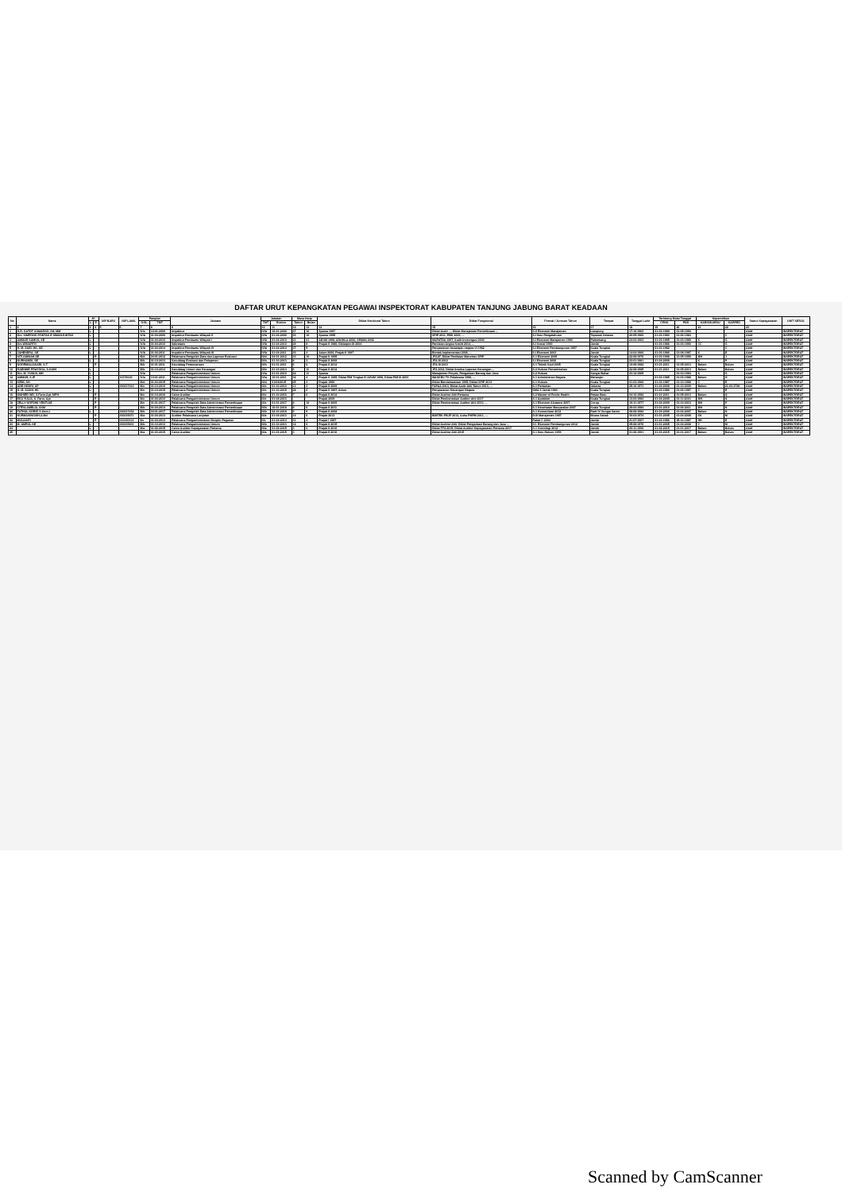DAFTAR URUT KEPANGKATAN PEGAWAI INSPEKTORAT KABUPATEN TANJUNG JABUNG BARAT KEADAAN
| No | Nama | JK | | NIP BARU | NIP LAMA | Pangkat | | Jabatan | Jabatan | | Masa Kerja | | Diklat Struktural Tahun | Diklat Fungsional | Formal / Jurusan Tahun | Tempat | Tanggal Lahir | Terhitung Mulai Tanggal | | Kepemilikan | | Status Kepegawaian | UNIT KERJA |
| --- | --- | --- | --- | --- | --- | --- | --- | --- | --- | --- | --- | --- | --- | --- | --- | --- | --- | --- | --- | --- | --- | --- | --- |
| | | L | P | | | GOL | TMT | | TMT | Eselon | Tahun | Bulan | | | | | | CPNS | PNS | KARIS/KARSU | KARPEG | | |
| 1 | 2 | 3 | 4 | 5 | 6 | 7 | 8 | 9 | 10 | 11 | 12 | 13 | 14 | 15 | 16 | 17 | 18 | 19 | 20 | 21 | 22 | 23 | |
| 1 | H.R. GATOT SUMARSO, SH, MM | L | | | | IV/c | 10-01-2000 | Inspektur | IV/b | 10-01-2000 | 27 | 10 | Spama 1997 | Diklat Audit ..., Diklat Manajemen Pemeriksaan ... | S.II Ekonomi Manajemen | Lampung | 17-10-1963 | 01-03-1989 | 01-05-1990 | | | Aktif | INSPEKTORAT |
| 2 | Drs. SIMPONG PONTAS E SIMANJUNTAK | L | | | | IV/b | 01-04-2000 | Inspektur Pembantu Wilayah II | IV/b | 01-04-2000 | 30 | 10 | Spama 1995 | SPIP 2011, PBK 2003, ... | S.I Ilmu Pengetahuan | Tapanuli Selatan | 20-05-1960 | 01-03-1983 | 01-06-1984 | | C | Aktif | INSPEKTORAT |
| 3 | AMMAR SAMUS, SE | L | | | | IV/b | 01-04-2010 | Inspektur Pembantu Wilayah I | IV/b | 01-04-2010 | 21 | 01 | ADUM 1998, ADUMLA 2000, SPAMA 2002 | MAPATDA 1997, Audit Investigasi 2000 | S.I Ekonomi Manajemen 1990 | Palembang | 24-04-1963 | 01-03-1985 | 01-03-1989 | K | G | Aktif | INSPEKTORAT |
| 4 | Drs.WINARTO | L | | | | IV/b | 01-04-2010 | Sekretaris | IV/b | 01-04-2010 | 29 | 8 | Prajab II 1986, Diklatpim III 2004 | Penilaian Angka Kredit 2014, ... | S.I Sosial 1990 | Jambi | | 01-03-1986 | 01-03-1990 | CC | G | Aktif | INSPEKTORAT |
| 5 | H. M. SAID. HS, SE | L | | | | IV/b | 01-04-2014 | Inspektur Pembantu Wilayah IV | IV/b | 01-04-2014 | 37 | 5 | | Pengawasan keuangan negara VI 1982 | S.I Ekonomi Pembangunan 1997 | Kuala Tungkal | | 01-01-1982 | | | C | Aktif | INSPEKTORAT |
| 6 | JAHENDRA, SE | L | | | | IV/b | 01-04-2011 | Inspektur Pembantu Wilayah III | IV/b | 01-04-2011 | 30 | 4 | Adum 2000, Prajab II 1987 | Bimtek Implementasi 2006, ... | S.I Ekonomi 2003 | Jambi | 14-04-1960 | 01-03-1986 | 01-08-1987 | K | E | Aktif | INSPEKTORAT |
| 7 | SITI AMINAH,SE | | P | | | III/d | 04-01-2012 | Pelaksana Pengolah Data dan Laporan Evaluasi | III/d | 04-01-2012 | 10 | 10 | Prajab II 1995 | JFAAT, Diklat Penilaian Maturitas SPIP | S.1 Ekonomi 2005 | Kuala Tungkal | 22-08-1970 | 01-03-1998 | 31-05-1999 | MH | J | Aktif | INSPEKTORAT |
| 8 | NURHAMDI, SE | L | | | - | III/b | 01-10-2013 | Kasubbag Evaluasi dan Pelaporan | III/b | 01-10-2013 | 8 | 3 | Prajab II 2009 | JFA-III 2012 | S.I Ekonomi 2006 | Kuala Tungkal | 23-01-1981 | 01-04-2009 | | K | P | Aktif | INSPEKTORAT |
| 9 | NOORMALIASARI, S.T | | P | | - | III/b | 01-01-2011 | Kasubbag Perencanaan | III/b | 01-01-2011 | 6 | 6 | Prajab II 2012 | JFA-III 2013 | S.1 Teknik Sipil 2005 | Kuala Tungkal | 10-08-1982 | 01-01-2011 | 01-05-2013 | Belum | Belum | Aktif | INSPEKTORAT |
| 10 | RAENHIE PRAYOGA, S.H,MH | L | | | - | III/b | 01-10-2014 | Kasubbag Umum dan Keuangan | III/b | 01-10-2014 | 6 | 11 | Prajab II 2012 | JFA 2012, Diklat Analisa Laporan Keuangan ... | S.2 Hukum Pemerintahan | Kuala Tungkal | 22-08-1985 | 01-01-2011 | 01-05-2013 | Belum | Belum | Aktif | INSPEKTORAT |
| 11 | Drs. M. YUNUS, MH | L | | | - | IV/a | | Pelaksana Pengadministrasi Umum | IV/a | 01-01-2010 | 22 | 11 | Spama | Manajemen Proyek, Pengadaan Barang dan Jasa | S.2 Hukum | Sungai Bahar | 03-12-1965 | | 01-10-1994 | K | G | Aktif | INSPEKTORAT |
| 12 | AMMAR, S.IP | L | | | 10178140 | IV/a | 10-01-2011 | Pelaksana Pengadministrasi Umum | IV/a | 10-01-2011 | 32 | 4 | Prajab II 1985, Diklat PIM Tingkat IV ADUM 1998, Diklat PIM III 2003 | WASKEU TK Pelaksana 1998, ... | S.1 Administrasi Negara | Merangin | | 01-03-1985 | 01-03-1988 | Belum | O | Aktif | INSPEKTORAT |
| 13 | KEMI, SH | L | | | | III/d | 01-04-2015 | Pelaksana Pengadministrasi Umum | III/d | 01/04/2015 | 25 | 3 | Prajab 1990 | Diklat Bendaharawan 1995, Diklat SPIP 2013 | S.1 Hukum | Kuala Tungkal | 01-03-1966 | 01-03-1987 | 01-10-1988 | C | E | Aktif | INSPEKTORAT |
| 14 | ADE HODRI, SP | L | | | 430017410 | III/c | 01-10-2010 | Pelaksana Pengadministrasi Umum | III/c | 01-10-2010 | 11 | 3 | Prajab II 2009 | FAPAA 2013, Diklat Audit Ahli Tahun 2013, ... | S.1 Pertanian | Jakarta | 25-10-1971 | 01-04-2009 | 01-10-2009 | Belum | 21-03-3738 | Aktif | INSPEKTORAT |
| 15 | H. M. JASNI, HK | L | | | | III/c | 01-10-2015 | Pelaksana Pengadministrasi Umum | III/c | 01-10-2015 | 28 | 6 | Prajab II 1987, Adum | Pengawasan Keuangan Negara | SMA 3 Jambi 1983 | Kuala Tungkal | | 01-03-1986 | 01-06-1987 | C | E | Aktif | INSPEKTORAT |
| 16 | WAHIED WD, S.Farm,Apt, MPH | | P | | - | III/c | 01-10-2016 | Calon Auditor | III/c | 01-10-2016 | 7 | 6 | Prajab II 2012 | Diklat Auditor Ahli Pertama | S.2 Master of Public Health | Pekan Baru | 04-10-1982 | 01-01-2011 | 01-05-2013 | Belum | Q | Aktif | INSPEKTORAT |
| 17 | EKA YULIA, S. Farm, Apt | | P | | - | III/c | 01-04-2013 | Pelaksana Pengadministrasi Umum | III/c | 01-04-2013 | | | Prajab 2009 | Diklat Pembentukan Auditor Ahli 2017 | S.1 Apoteker | Kuala Tungkal | 13-03-1983 | 01-04-2009 | 01-11-2010 | MH | N | Aktif | INSPEKTORAT |
| 18 | ZELLY NOFDINI YENTI,SE | | P | | - | III/c | 01-01-2017 | Pelaksana Pengolah Data Administrasi Pemeriksaan | III/c | 01-01-2017 | 8 | 10 | Prajab II 2009 | Diklat Pembentukan Auditor Ahli 2013, ... | S.1 Ekonomi Akutansi 2007 | Curup | 19-11-1977 | 01-04-2009 | 01-10-2010 | MH | P | Aktif | INSPEKTORAT |
| 19 | CITRA AMELIA, SKM | | P | | - | III/b | 01-04-2014 | Pelaksana Pengolah Data Administrasi Pemeriksaan | III/b | 10-01-2018 | 8 | 6 | Prajab II 2011 | | S.1 Kesehatan Masyarakat 2007 | Kuala Tungkal | 29-04-1984 | 01-01-2010 | 01-06-2011 | MH | N | Aktif | INSPEKTORAT |
| 20 | FATHUL KORIP, S.Kom.I | L | | | 430017432 | III/b | 04-01-2017 | Pelaksana Pengolah Data Administrasi Pemeriksaan | III/b | 02-10-2018 | 9 | 9 | Prajab II 2008 | | S.1 Komunikasi 2012 | Parit IV Sungai Saren | 08-08-1982 | 01-04-2006 | 01-04-2007 | Belum | N | Aktif | INSPEKTORAT |
| 21 | NURMANINGSIH,A.Md | | P | | 430015471 | III/a | 01-04-2013 | Auditor Pelaksana Lanjutan | III/a | 01-04-2013 | 14 | 6 | Prajab 2013 | BIMTEK-PBJP 2012, Auha PMPM 2011, ... | D.III Manajemen 1997 | Muara Sabak | 30-04-1974 | 01-01-2005 | 01-04-2008 | KK | M | Aktif | INSPEKTORAT |
| 22 | MULIANTI | | P | | 010190114 | II/c | 01-04-2014 | Pelaksana Pengadministrasi Disiplin Pegawai | II/c | 01-04-2014 | 31 | 4 | Prajab I 1987 | | Paket C 2004 | Jambi | 21-07-1967 | 01-04-1986 | 05-10-1987 | HH | E | Aktif | INSPEKTORAT |
| 23 | M. AMRUL SE | L | | | 430015401 | III/b | 01-10-2013 | Pelaksana Pengadministrasi Umum | III/b | 01-10-2013 | 12 | 6 | Prajab II 2015 | Diklat Auditor Ahli, Diklat Pengadaan Barang dan Jasa ... | S1. Ekonomi Pembangunan 2012 | Jambi | 05-08-1976 | 01-01-2005 | 01-04-2008 | J | M | Aktif | INSPEKTORAT |
| 24 | | L | | | - | III/a | 01-02-2015 | Calon Auditor Kepegawaian Pertama | III/a | 01-02-2015 | 3 | 0 | Prajab II 2016 | Diklat FFA 2015, Diklat Auditor Kepegawaian Pertama 2017 | S.1 Sosiologi 2012 | Jambi | 20-11-1990 | 01-02-2015 | 01-01-2017 | Belum | Belum | Aktif | INSPEKTORAT |
| 25 | | | | | - | III/a | 01-03-2015 | Calon Auditor | III/a | 01-03-2015 | 3 | | Prajab II 2016 | Diklat Auditor Ahli 2015 | S.1 Ilmu Hukum 1999 | Jambi | 01-06-1991 | 01-03-2015 | 01-01-2017 | Belum | Belum | Aktif | INSPEKTORAT |
Scanned by CamScanner